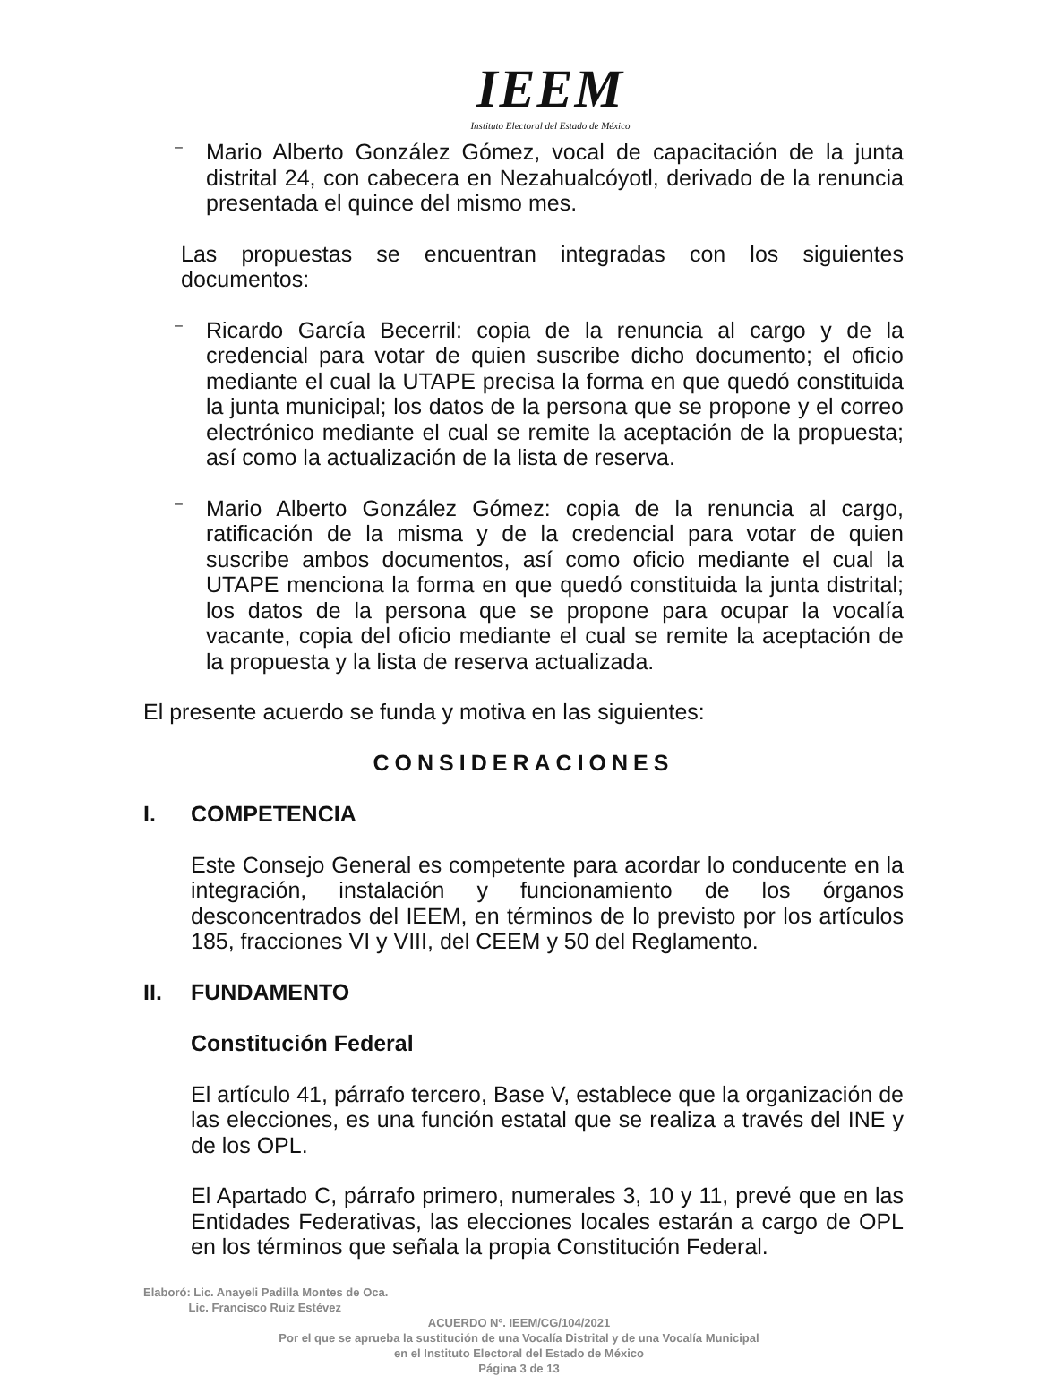IEEM
Instituto Electoral del Estado de México
–
Mario Alberto González Gómez, vocal de capacitación de la junta distrital 24, con cabecera en Nezahualcóyotl, derivado de la renuncia presentada el quince del mismo mes.
Las propuestas se encuentran integradas con los siguientes documentos:
–
Ricardo García Becerril: copia de la renuncia al cargo y de la credencial para votar de quien suscribe dicho documento; el oficio mediante el cual la UTAPE precisa la forma en que quedó constituida la junta municipal; los datos de la persona que se propone y el correo electrónico mediante el cual se remite la aceptación de la propuesta; así como la actualización de la lista de reserva.
–
Mario Alberto González Gómez: copia de la renuncia al cargo, ratificación de la misma y de la credencial para votar de quien suscribe ambos documentos, así como oficio mediante el cual la UTAPE menciona la forma en que quedó constituida la junta distrital; los datos de la persona que se propone para ocupar la vocalía vacante, copia del oficio mediante el cual se remite la aceptación de la propuesta y la lista de reserva actualizada.
El presente acuerdo se funda y motiva en las siguientes:
CONSIDERACIONES
I. COMPETENCIA
Este Consejo General es competente para acordar lo conducente en la integración, instalación y funcionamiento de los órganos desconcentrados del IEEM, en términos de lo previsto por los artículos 185, fracciones VI y VIII, del CEEM y 50 del Reglamento.
II. FUNDAMENTO
Constitución Federal
El artículo 41, párrafo tercero, Base V, establece que la organización de las elecciones, es una función estatal que se realiza a través del INE y de los OPL.
El Apartado C, párrafo primero, numerales 3, 10 y 11, prevé que en las Entidades Federativas, las elecciones locales estarán a cargo de OPL en los términos que señala la propia Constitución Federal.
Elaboró: Lic. Anayeli Padilla Montes de Oca.
Lic. Francisco Ruiz Estévez
ACUERDO Nº. IEEM/CG/104/2021
Por el que se aprueba la sustitución de una Vocalía Distrital y de una Vocalía Municipal
en el Instituto Electoral del Estado de México
Página 3 de 13